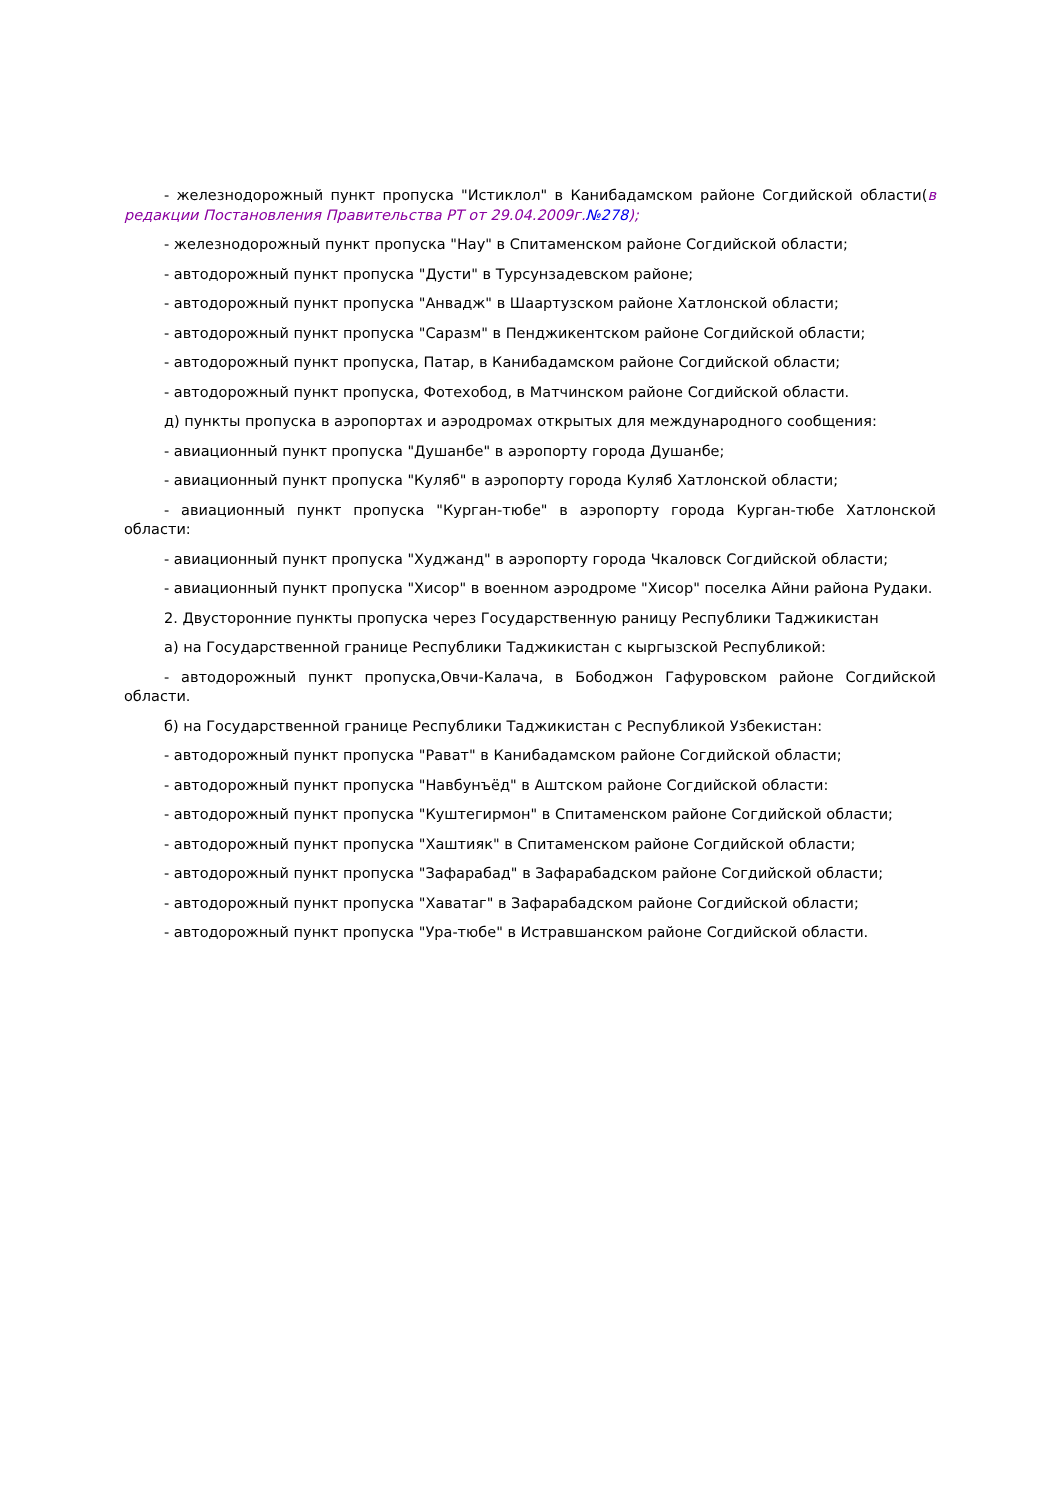- железнодорожный пункт пропуска "Истиклол" в Канибадамском районе Согдийской области(в редакции Постановления Правительства РТ от 29.04.2009г.№278);
- железнодорожный пункт пропуска "Нау" в Спитаменском районе Согдийской области;
- автодорожный пункт пропуска "Дусти" в Турсунзадевском районе;
- автодорожный пункт пропуска "Анвадж" в Шаартузском районе Хатлонской области;
- автодорожный пункт пропуска "Саразм" в Пенджикентском районе Согдийской области;
- автодорожный пункт пропуска, Патар, в Канибадамском районе Согдийской области;
- автодорожный пункт пропуска, Фотехобод, в Матчинском районе Согдийской области.
д) пункты пропуска в аэропортах и аэродромах открытых для международного сообщения:
- авиационный пункт пропуска "Душанбе" в аэропорту города Душанбе;
- авиационный пункт пропуска "Куляб" в аэропорту города Куляб Хатлонской области;
- авиационный пункт пропуска "Курган-тюбе" в аэропорту города Курган-тюбе Хатлонской области:
- авиационный пункт пропуска "Худжанд" в аэропорту города Чкаловск Согдийской области;
- авиационный пункт пропуска "Хисор" в военном аэродроме "Хисор" поселка Айни района Рудаки.
2. Двусторонние пункты пропуска через Государственную раницу Республики Таджикистан
а) на Государственной границе Республики Таджикистан с кыргызской Республикой:
- автодорожный пункт пропуска,Овчи-Калача, в Бободжон Гафуровском районе Согдийской области.
б) на Государственной границе Республики Таджикистан с Республикой Узбекистан:
- автодорожный пункт пропуска "Рават" в Канибадамском районе Согдийской области;
- автодорожный пункт пропуска "Навбунъёд" в Аштском районе Согдийской области:
- автодорожный пункт пропуска "Куштегирмон" в Спитаменском районе Согдийской области;
- автодорожный пункт пропуска "Хаштияк" в Спитаменском районе Согдийской области;
- автодорожный пункт пропуска "Зафарабад" в Зафарабадском районе Согдийской области;
- автодорожный пункт пропуска "Хаватаг" в Зафарабадском районе Согдийской области;
- автодорожный пункт пропуска "Ура-тюбе" в Истравшанском районе Согдийской области.